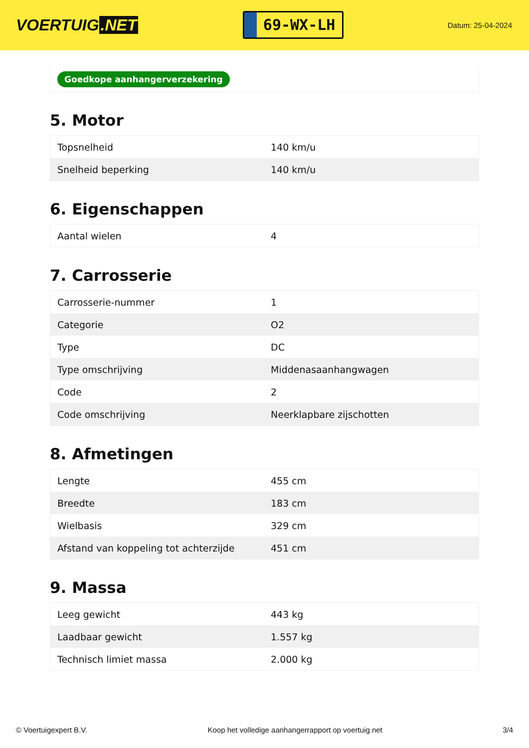VOERTUIG.NET
69-WX-LH
Datum: 25-04-2024
Goedkope aanhangerverzekering
5. Motor
| Topsnelheid | 140 km/u |
| Snelheid beperking | 140 km/u |
6. Eigenschappen
| Aantal wielen | 4 |
7. Carrosserie
| Carrosserie-nummer | 1 |
| Categorie | O2 |
| Type | DC |
| Type omschrijving | Middenasaanhangwagen |
| Code | 2 |
| Code omschrijving | Neerklapbare zijschotten |
8. Afmetingen
| Lengte | 455 cm |
| Breedte | 183 cm |
| Wielbasis | 329 cm |
| Afstand van koppeling tot achterzijde | 451 cm |
9. Massa
| Leeg gewicht | 443 kg |
| Laadbaar gewicht | 1.557 kg |
| Technisch limiet massa | 2.000 kg |
© Voertuigexpert B.V. Koop het volledige aanhangerrapport op voertuig.net 3/4